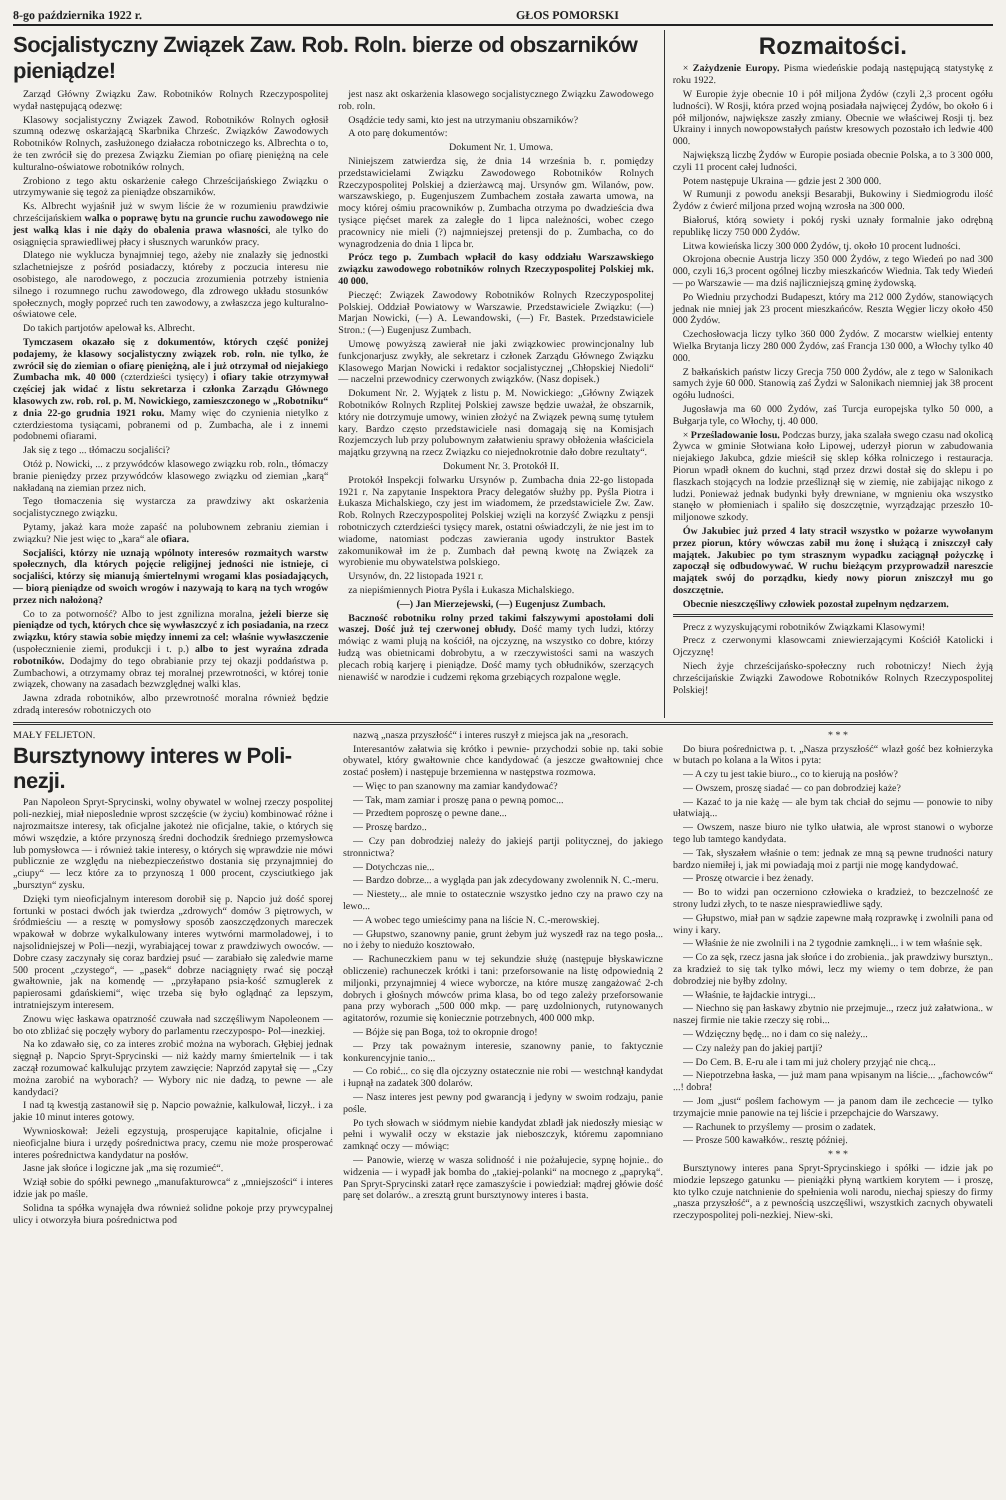8-go października 1922 r. GŁOS POMORSKI
Socjalistyczny Związek Zaw. Rob. Roln. bierze od obszarników pieniądze!
Zarząd Główny Związku Zaw. Robotników Rolnych Rzeczypospolitej wydał następującą odezwę:
Klasowy socjalistyczny Związek Zawod. Robotników Rolnych ogłosił szumną odezwę oskarżającą Skarbnika Chrześc. Związków Zawodowych Robotników Rolnych, zasłużonego działacza robotniczego ks. Albrechta o to, że ten zwrócił się do prezesa Związku Ziemian po ofiarę pieniężną na cele kulturalno-oświatowe robotników rolnych.
Zrobiono z tego aktu oskarżenie całego Chrześcijańskiego Związku o utrzymywanie się tegoż za pieniądze obszarników.
Ks. Albrecht wyjaśnił już w swym liście że w rozumieniu prawdziwie chrześcijańskiem walka o poprawę bytu na gruncie ruchu zawodowego nie jest walką klas i nie dąży do obalenia prawa własności, ale tylko do osiągnięcia sprawiedliwej płacy i słusznych warunków pracy.
Dlatego nie wyklucza bynajmniej tego, ażeby nie znalazły się jednostki szlachetniejsze z pośród posiadaczy, któreby z poczucia interesu nie osobistego, ale narodowego, z poczucia zrozumienia potrzeby istnienia silnego i rozumnego ruchu zawodowego, dla zdrowego układu stosunków społecznych, mogły poprzeć ruch ten zawodowy, a zwłaszcza jego kulturalno-oświatowe cele.
Do takich partjotów apelował ks. Albrecht.
Tymczasem okazało się z dokumentów, których część poniżej podajemy, że klasowy socjalistyczny związek rob. roln. nie tylko, że zwrócił się do ziemian o ofiarę pieniężną, ale i już otrzymał od niejakiego Zumbacha mk. 40 000 (czterdzieści tysięcy) i ofiary takie otrzymywał częściej jak widać z listu sekretarza i członka Zarządu Głównego klasowych zw. rob. rol. p. M. Nowickiego, zamieszczonego w „Robotniku“ z dnia 22-go grudnia 1921 roku. Mamy więc do czynienia nietylko z czterdziestoma tysiącami, pobranemi od p. Zumbacha, ale i z innemi podobnemi ofiarami.
Jak się z tego ... tłómaczu socjaliści?
Otóż p. Nowicki, ... z przywódców klasowego związku rob. roln., tłómaczy branie pieniędzy przez przywódców klasowego związku od ziemian „karą“ nakładaną na ziemian przez nich.
Tego tłomaczenia się wystarcza za prawdziwy akt oskarżenia socjalistycznego związku.
Pytamy, jakaż kara może zapaść na polubownem zebraniu ziemian i związku? Nie jest więc to „kara“ ale ofiara.
Socjaliści, którzy nie uznają wpólnoty interesów rozmaitych warstw społecznych, dla których pojęcie religijnej jedności nie istnieje, ci socjaliści, którzy się mianują śmiertelnymi wrogami klas posiadających, — biorą pieniądze od swoich wrogów i nazywają to karą na tych wrogów przez nich nałożoną?
Co to za potworność? Albo to jest zgnilizna moralna, jeżeli bierze się pieniądze od tych, których chce się wywłaszczyć z ich posiadania, na rzecz związku, który stawia sobie między innemi za cel: właśnie wywłaszczenie (uspołecznienie ziemi, produkcji i t. p.) albo to jest wyraźna zdrada robotników. Dodajmy do tego obrabianie przy tej okazji poddaństwa p. Zumbachowi, a otrzymamy obraz tej moralnej przewrotności, w której tonie związek, chowany na zasadach bezwzględnej walki klas.
Jawna zdrada robotników, albo przewrotność moralna również będzie zdradą interesów robotniczych oto
jest nasz akt oskarżenia klasowego socjalistycznego Związku Zawodowego rob. roln.
Osądźcie tedy sami, kto jest na utrzymaniu obszarników?
A oto parę dokumentów:
Dokument Nr. 1. Umowa.
Niniejszem zatwierdza się, że dnia 14 września b. r. pomiędzy przedstawicielami Związku Zawodowego Robotników Rolnych Rzeczypospolitej Polskiej a dzierżawcą maj. Ursynów gm. Wilanów, pow. warszawskiego, p. Eugenjuszem Zumbachem została zawarta umowa, na mocy której ośmiu pracowników p. Zumbacha otrzyma po dwadzieścia dwa tysiące pięćset marek za zaległe do 1 lipca należności, wobec czego pracownicy nie mieli (?) najmniejszej pretensji do p. Zumbacha, co do wynagrodzenia do dnia 1 lipca br.
Prócz tego p. Zumbach wpłacił do kasy oddziału Warszawskiego związku zawodowego robotników rolnych Rzeczypospolitej Polskiej mk. 40 000.
Pieczęć: Związek Zawodowy Robotników Rolnych Rzeczypospolitej Polskiej. Oddział Powiatowy w Warszawie. Przedstawiciele Związku: (—) Marjan Nowicki, (—) A. Lewandowski, (—) Fr. Bastek. Przedstawiciele Stron.: (—) Eugenjusz Zumbach.
Umowę powyższą zawierał nie jaki związkowiec prowincjonalny lub funkcjonarjusz zwykły, ale sekretarz i członek Zarządu Głównego Związku Klasowego Marjan Nowicki i redaktor socjalistycznej „Chłopskiej Niedoli“ — naczelni przewodnicy czerwonych związków. (Nasz dopisek.)
Dokument Nr. 2. Wyjątek z listu p. M. Nowickiego: „Główny Związek Robotników Rolnych Rzplitej Polskiej zawsze będzie uważał, że obszarnik, który nie dotrzymuje umowy, winien złożyć na Związek pewną sumę tytułem kary. Bardzo często przedstawiciele nasi domagają się na Komisjach Rozjemczych lub przy polubownym załatwieniu sprawy obłożenia właściciela majątku grzywną na rzecz Związku co niejednokrotnie dało dobre rezultaty“.
Dokument Nr. 3. Protokół II.
Protokół Inspekcji folwarku Ursynów p. Zumbacha dnia 22-go listopada 1921 r. Na zapytanie Inspektora Pracy delegatów służby pp. Pyśla Piotra i Łukasza Michalskiego, czy jest im wiadomem, że przedstawiciele Zw. Zaw. Rob. Rolnych Rzeczypospolitej Polskiej wzięli na korzyść Związku z pensji robotniczych czterdzieści tysięcy marek, ostatni oświadczyli, że nie jest im to wiadome, natomiast podczas zawierania ugody instruktor Bastek zakomunikował im że p. Zumbach dał pewną kwotę na Związek za wyrobienie mu obywatelstwa polskiego.
Ursynów, dn. 22 listopada 1921 r.
za niepiśmiennych Piotra Pyśla i Łukasza Michalskiego.
(—) Jan Mierzejewski, (—) Eugenjusz Zumbach.
Baczność robotniku rolny przed takimi fałszywymi apostołami doli waszej. Dość już tej czerwonej obłudy. Dość mamy tych ludzi, którzy mówiąc z wami plują na kościół, na ojczyznę, na wszystko co dobre, którzy łudzą was obietnicami dobrobytu, a w rzeczywistości sami na waszych plecach robią karjerę i pieniądze. Dość mamy tych obłudników, szerzących nienawiść w narodzie i cudzemi rękoma grzebiących rozpalone węgle.
Rozmaitości.
× Zażydzenie Europy. Pisma wiedeńskie podają następującą statystykę z roku 1922.
W Europie żyje obecnie 10 i pół miljona Żydów (czyli 2,3 procent ogółu ludności). W Rosji, która przed wojną posiadała najwięcej Żydów, bo około 6 i pół miljonów, największe zaszły zmiany. Obecnie we właściwej Rosji tj. bez Ukrainy i innych nowopowstałych państw kresowych pozostało ich ledwie 400 000.
Największą liczbę Żydów w Europie posiada obecnie Polska, a to 3 300 000, czyli 11 procent całej ludności.
Potem następuje Ukraina — gdzie jest 2 300 000.
W Rumunji z powodu aneksji Besarabji, Bukowiny i Siedmiogrodu ilość Żydów z ćwierć miljona przed wojną wzrosła na 300 000.
Białoruś, którą sowiety i pokój ryski uznały formalnie jako odrębną republikę liczy 750 000 Żydów.
Litwa kowieńska liczy 300 000 Żydów, tj. około 10 procent ludności.
Okrojona obecnie Austrja liczy 350 000 Żydów, z tego Wiedeń po nad 300 000, czyli 16,3 procent ogólnej liczby mieszkańców Wiednia. Tak tedy Wiedeń — po Warszawie — ma dziś najliczniejszą gminę żydowską.
Po Wiedniu przychodzi Budapeszt, który ma 212 000 Żydów, stanowiących jednak nie mniej jak 23 procent mieszkańców. Reszta Węgier liczy około 450 000 Żydów.
Czechosłowacja liczy tylko 360 000 Żydów. Z mocarstw wielkiej ententy Wielka Brytanja liczy 280 000 Żydów, zaś Francja 130 000, a Włochy tylko 40 000.
Z bałkańskich państw liczy Grecja 750 000 Żydów, ale z tego w Salonikach samych żyje 60 000. Stanowią zaś Żydzi w Salonikach niemniej jak 38 procent ogółu ludności.
Jugosławja ma 60 000 Żydów, zaś Turcja europejska tylko 50 000, a Bułgarja tyle, co Włochy, tj. 40 000.
× Prześladowanie losu. Podczas burzy, jaka szalała swego czasu nad okolicą Żywca w gminie Słotwiana koło Lipowej, uderzył piorun w zabudowania niejakiego Jakubca, gdzie mieścił się sklep kółka rolniczego i restauracja. Piorun wpadł oknem do kuchni, stąd przez drzwi dostał się do sklepu i po flaszkach stojących na lodzie prześliznął się w ziemię, nie zabijając nikogo z ludzi. Ponieważ jednak budynki były drewniane, w mgnieniu oka wszystko stanęło w płomieniach i spaliło się doszczętnie, wyrządzając przeszło 10-miljonowe szkody.
Ów Jakubiec już przed 4 laty stracił wszystko w pożarze wywołanym przez piorun, który wówczas zabił mu żonę i służącą i zniszczył cały majątek. Jakubiec po tym strasznym wypadku zaciągnął pożyczkę i zapoczął się odbudowywać. W ruchu bieżącym przyprowadził nareszcie majątek swój do porządku, kiedy nowy piorun zniszczył mu go doszczętnie.
Obecnie nieszczęśliwy człowiek pozostał zupełnym nędzarzem.
Precz z wyzyskującymi robotników Związkami Klasowymi!
Precz z czerwonymi klasowcami zniewierzającymi Kościół Katolicki i Ojczyznę!
Niech żyje chrześcijańsko-społeczny ruch robotniczy! Niech żyją chrześcijańskie Związki Zawodowe Robotników Rolnych Rzeczypospolitej Polskiej!
MAŁY FELJETON.
Bursztynowy interes w Poli-nezji.
Pan Napoleon Spryt-Sprycinski, wolny obywatel w wolnej rzeczy pospolitej poli-nezkiej, miał nieposlednie wprost szczęście (w życiu) kombinować różne i najrozmaitsze interesy, tak oficjalne jakoteż nie oficjalne, takie, o których się mówi wszędzie, a które przynoszą średni dochodzik średniego przemysłowca lub pomysłowca — i również takie interesy, o których się wprawdzie nie mówi publicznie ze względu na niebezpieczeństwo dostania się przynajmniej do „ciupy“ — lecz które za to przynoszą 1 000 procent, czysciutkiego jak „bursztyn“ zysku.
Dzięki tym nieoficjalnym interesom dorobił się p. Napcio już dość sporej fortunki w postaci dwóch jak twierdza „zdrowych“ domów 3 piętrowych, w śródmieściu — a resztę w pomysłowy sposób zaoszczędzonych mareczek wpakował w dobrze wykalkulowany interes wytwórni marmoladowej, i to najsolidniejszej w Poli—nezji, wyrabiającej towar z prawdziwych owoców. — Dobre czasy zaczynały się coraz bardziej psuć — zarabiało się zaledwie marne 500 procent „czystego“, — „pasek“ dobrze naciągnięty rwać się począł gwałtownie, jak na komendę — „przyłapano psia-kość szmuglerek z papierosami gdańskiemi“, więc trzeba się było oglądnąć za lepszym, intratniejszym interesem.
Znowu więc łaskawa opatrzność czuwała nad szczęśliwym Napoleonem — bo oto zbliżać się poczęły wybory do parlamentu rzeczypospo- Pol—inezkiej.
Na ko zdawało się, co za interes zrobić można na wyborach. Głębiej jednak sięgnął p. Napcio Spryt-Sprycinski — niż każdy marny śmiertelnik — i tak zaczął rozumować kalkulując przytem zawzięcie: Naprzód zapytał się — „Czy można zarobić na wyborach? — Wybory nic nie dadzą, to pewne — ale kandydaci?
I nad tą kwestją zastanowił się p. Napcio poważnie, kalkulował, liczył.. i za jakie 10 minut interes gotowy.
Wywnioskował: Jeżeli egzystują, prosperujące kapitalnie, oficjalne i nieoficjalne biura i urzędy pośrednictwa pracy, czemu nie może prosperować interes pośrednictwa kandydatur na posłów.
Jasne jak słońce i logiczne jak „ma się rozumieć“.
Wziął sobie do spółki pewnego „manufakturowca“ z „mniejszości“ i interes idzie jak po maśle.
Solidna ta spółka wynajęła dwa również solidne pokoje przy prywcypalnej ulicy i otworzyła biura pośrednictwa pod
nazwą „nasza przyszłość“ i interes ruszył z miejsca jak na „resorach.
Interesantów załatwia się krótko i pewnie- przychodzi sobie np. taki sobie obywatel, który gwałtownie chce kandydować (a jeszcze gwałtowniej chce zostać posłem) i następuje brzemienna w następstwa rozmowa.
— Więc to pan szanowny ma zamiar kandydować?
— Tak, mam zamiar i proszę pana o pewną pomoc...
— Przedtem poproszę o pewne dane...
— Proszę bardzo..
— Czy pan dobrodziej należy do jakiejś partji politycznej, do jakiego stronnictwa?
— Dotychczas nie...
— Bardzo dobrze... a wygląda pan jak zdecydowany zwolennik N. C.-meru.
— Niestety... ale mnie to ostatecznie wszystko jedno czy na prawo czy na lewo...
— A wobec tego umieścimy pana na liście N. C.-merowskiej.
— Głupstwo, szanowny panie, grunt żebym już wyszedł raz na tego posła... no i żeby to niedużo kosztowało.
— Rachuneczkiem panu w tej sekundzie służę (następuje błyskawiczne obliczenie) rachuneczek krótki i tani: przeforsowanie na listę odpowiednią 2 miljonki, przynajmniej 4 wiece wyborcze, na które muszę zangażować 2-ch dobrych i głośnych mówców prima klasa, bo od tego zależy przeforsowanie pana przy wyborach „500 000 mkp. — parę uzdolnionych, rutynowanych agitatorów, rozumie się koniecznie potrzebnych, 400 000 mkp.
— Bójże się pan Boga, toż to okropnie drogo!
— Przy tak poważnym interesie, szanowny panie, to faktycznie konkurencyjnie tanio...
— Co robić... co się dla ojczyzny ostatecznie nie robi — westchnął kandydat i łupnął na zadatek 300 dolarów.
— Nasz interes jest pewny pod gwarancją i jedyny w swoim rodzaju, panie pośle.
Po tych słowach w siódmym niebie kandydat zbladł jak niedoszły miesiąc w pełni i wywalił oczy w ekstazie jak nieboszczyk, któremu zapomniano zamknąć oczy — mówiąc:
— Panowie, wierzę w wasza solidność i nie pożałujecie, sypnę hojnie.. do widzenia — i wypadł jak bomba do „takiej-polanki“ na mocnego z „papryką“. Pan Spryt-Sprycinski zatarł ręce zamaszyście i powiedział: mądrej główie dość parę set dolarów.. a zresztą grunt bursztynowy interes i basta.
* * *
Do biura pośrednictwa p. t. „Nasza przyszłość“ wlazł gość bez kołnierzyka w butach po kolana a la Witos i pyta:
— A czy tu jest takie biuro.., co to kierują na posłów?
— Owszem, proszę siadać — co pan dobrodziej każe?
— Kazać to ja nie każę — ale bym tak chciał do sejmu — ponowie to niby ułatwiają...
— Owszem, nasze biuro nie tylko ułatwia, ale wprost stanowi o wyborze tego lub tamtego kandydata.
— Tak, słyszałem właśnie o tem: jednak ze mną są pewne trudności natury bardzo niemiłej i, jak mi powiadają moi z partji nie mogę kandydować.
— Proszę otwarcie i bez żenady.
— Bo to widzi pan oczerniono człowieka o kradzież, to bezczelność ze strony ludzi złych, to te nasze niesprawiedliwe sądy.
— Głupstwo, miał pan w sądzie zapewne małą rozprawkę i zwolnili pana od winy i kary.
— Właśnie że nie zwolnili i na 2 tygodnie zamknęli... i w tem właśnie sęk.
— Co za sęk, rzecz jasna jak słońce i do zrobienia.. jak prawdziwy bursztyn.. za kradzież to się tak tylko mówi, lecz my wiemy o tem dobrze, że pan dobrodziej nie byłby zdolny.
— Właśnie, te łajdackie intrygi...
— Niechno się pan łaskawy zbytnio nie przejmuje.., rzecz już załatwiona.. w naszej firmie nie takie rzeczy się robi...
— Wdzięczny będę... no i dam co się należy...
— Czy należy pan do jakiej partji?
— Do Cem. B. E-ru ale i tam mi już cholery przyjąć nie chcą...
— Niepotrzebna łaska, — już mam pana wpisanym na liście... „fachowców“ ...! dobra!
— Jom „just“ poślem fachowym — ja panom dam ile zechcecie — tylko trzymajcie mnie panowie na tej liście i przepchajcie do Warszawy.
— Rachunek to przyślemy — prosim o zadatek.
— Prosze 500 kawałków.. resztę później.
* * *
Bursztynowy interes pana Spryt-Sprycinskiego i spółki — idzie jak po miodzie lepszego gatunku — pieniążki płyną wartkiem korytem — i proszę, kto tylko czuje natchnienie do spełnienia woli narodu, niechaj spieszy do firmy „nasza przyszłość“, a z pewnością uszczęśliwi, wszystkich zacnych obywateli rzeczypospolitej poli-nezkiej. Niew-ski.